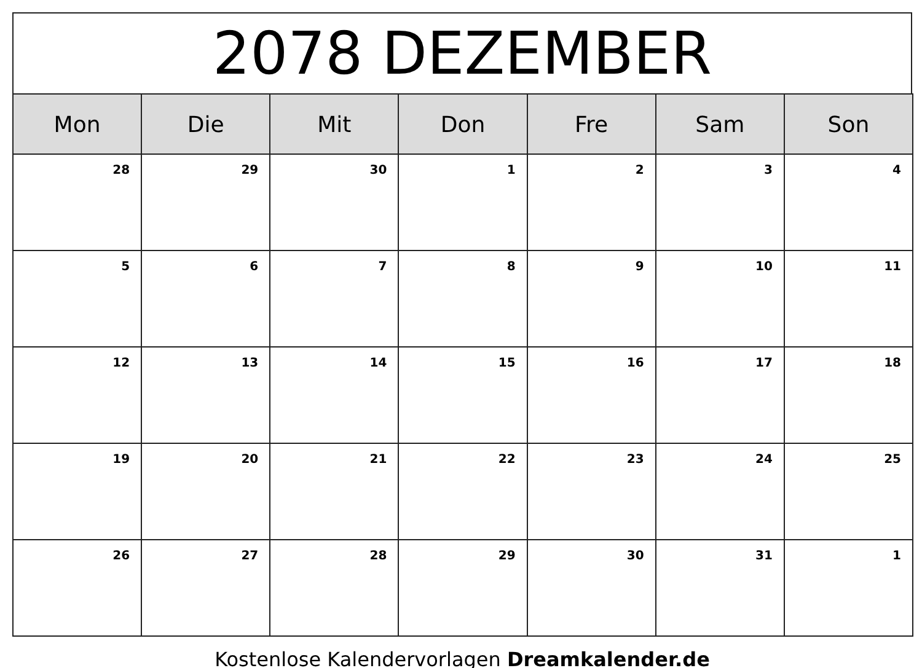2078 DEZEMBER
| Mon | Die | Mit | Don | Fre | Sam | Son |
| --- | --- | --- | --- | --- | --- | --- |
| 28 | 29 | 30 | 1 | 2 | 3 | 4 |
| 5 | 6 | 7 | 8 | 9 | 10 | 11 |
| 12 | 13 | 14 | 15 | 16 | 17 | 18 |
| 19 | 20 | 21 | 22 | 23 | 24 | 25 |
| 26 | 27 | 28 | 29 | 30 | 31 | 1 |
Kostenlose Kalendervorlagen Dreamkalender.de